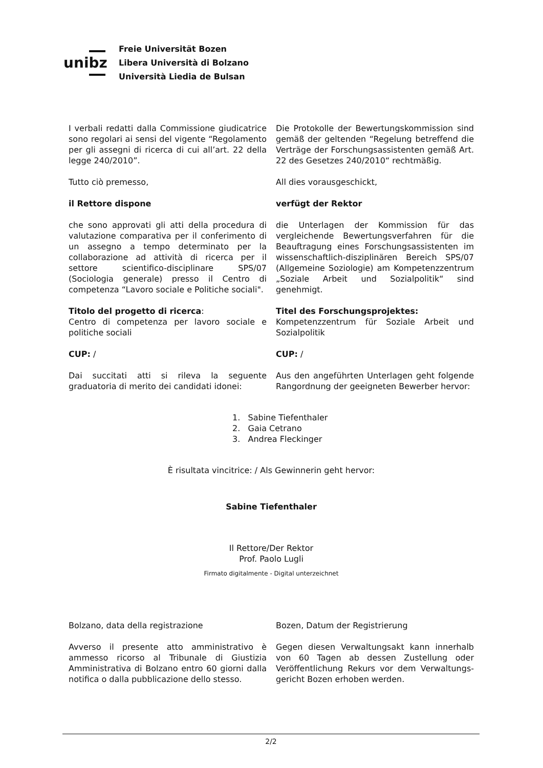unibz
Freie Universität Bozen
Libera Università di Bolzano
Università Liedia de Bulsan
I verbali redatti dalla Commissione giudicatrice sono regolari ai sensi del vigente “Regolamento per gli assegni di ricerca di cui all’art. 22 della legge 240/2010”.
Die Protokolle der Bewertungskommission sind gemäß der geltenden “Regelung betreffend die Verträge der Forschungsassistenten gemäß Art. 22 des Gesetzes 240/2010“ rechtmäßig.
Tutto ciò premesso, All dies vorausgeschickt,
il Rettore dispone verfügt der Rektor
che sono approvati gli atti della procedura di valutazione comparativa per il conferimento di un assegno a tempo determinato per la collaborazione ad attività di ricerca per il settore scientifico-disciplinare SPS/07 (Sociologia generale) presso il Centro di competenza “Lavoro sociale e Politiche sociali".
die Unterlagen der Kommission für das vergleichende Bewertungsverfahren für die Beauftragung eines Forschungsassistenten im wissenschaftlich-disziplinären Bereich SPS/07 (Allgemeine Soziologie) am Kompetenzzentrum „Soziale Arbeit und Sozialpolitik“ sind genehmigt.
Titolo del progetto di ricerca:
Centro di competenza per lavoro sociale e politiche sociali
Titel des Forschungsprojektes:
Kompetenzzentrum für Soziale Arbeit und Sozialpolitik
CUP: / CUP: /
Dai succitati atti si rileva la seguente graduatoria di merito dei candidati idonei:
Aus den angeführten Unterlagen geht folgende Rangordnung der geeigneten Bewerber hervor:
1. Sabine Tiefenthaler
2. Gaia Cetrano
3. Andrea Fleckinger
È risultata vincitrice: / Als Gewinnerin geht hervor:
Sabine Tiefenthaler
Il Rettore/Der Rektor
Prof. Paolo Lugli
Firmato digitalmente - Digital unterzeichnet
Bolzano, data della registrazione Bozen, Datum der Registrierung
Avverso il presente atto amministrativo è ammesso ricorso al Tribunale di Giustizia Amministrativa di Bolzano entro 60 giorni dalla notifica o dalla pubblicazione dello stesso.
Gegen diesen Verwaltungsakt kann innerhalb von 60 Tagen ab dessen Zustellung oder Veröffentlichung Rekurs vor dem Verwaltungs-gericht Bozen erhoben werden.
2/2